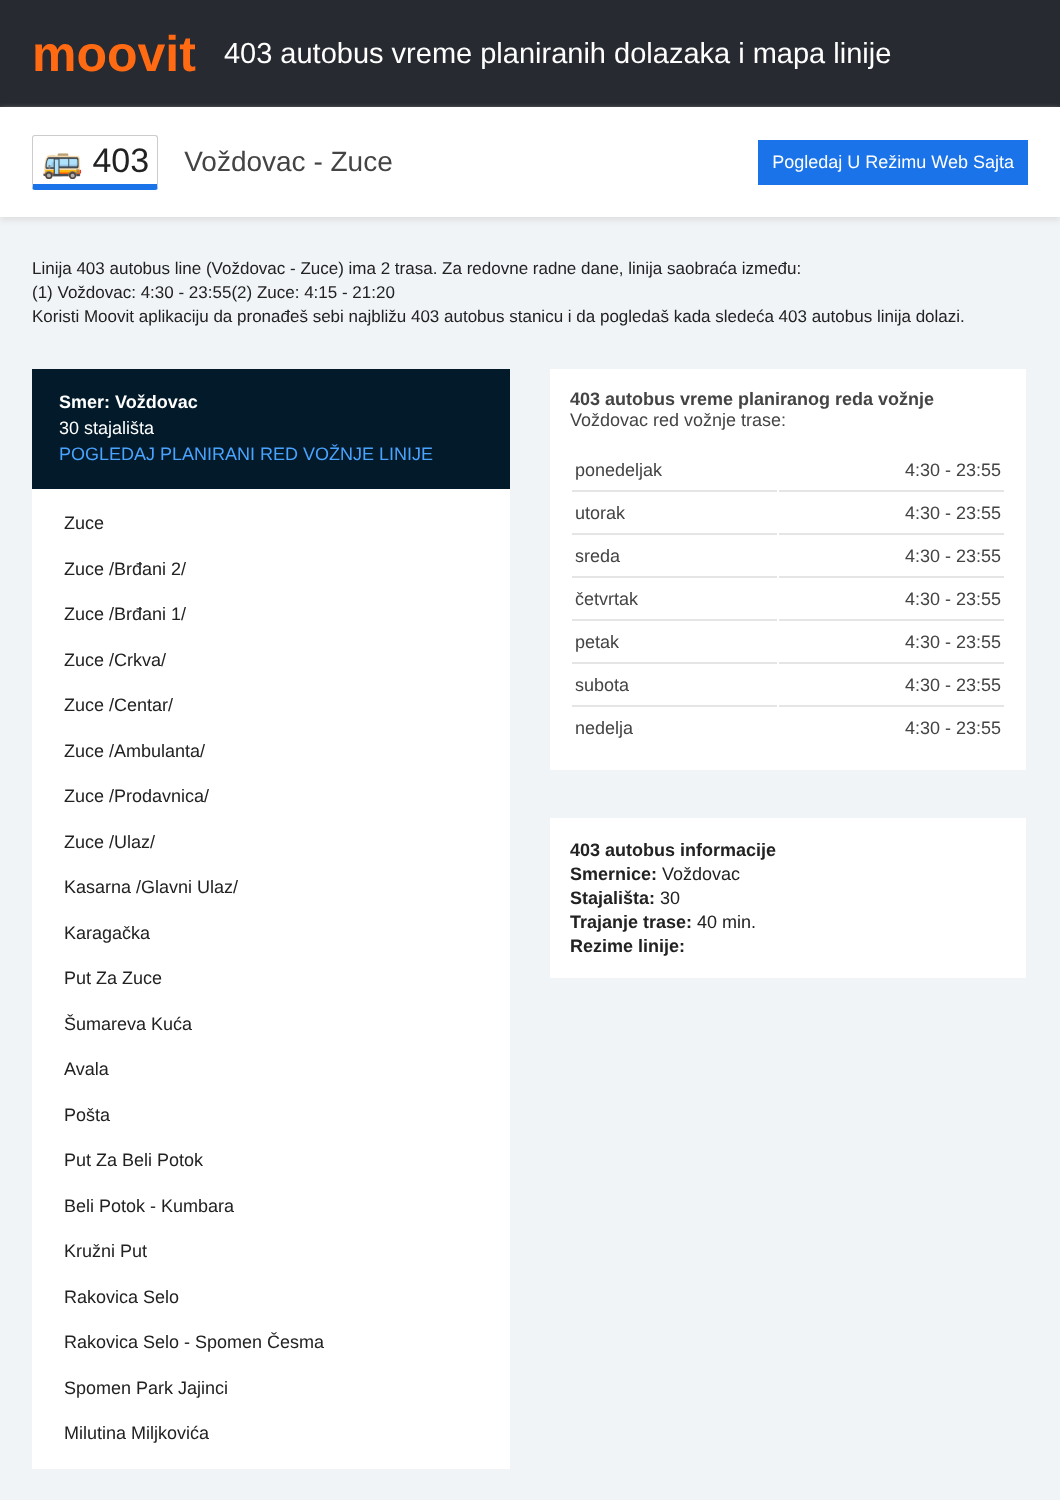moovit
403 autobus vreme planiranih dolazaka i mapa linije
🚌 403 Voždovac - Zuce Pogledaj U Režimu Web Sajta
Linija 403 autobus line (Voždovac - Zuce) ima 2 trasa. Za redovne radne dane, linija saobraća između:
(1) Voždovac: 4:30 - 23:55(2) Zuce: 4:15 - 21:20
Koristi Moovit aplikaciju da pronađeš sebi najbližu 403 autobus stanicu i da pogledaš kada sledeća 403 autobus linija dolazi.
Smer: Voždovac
30 stajališta
POGLEDAJ PLANIRANI RED VOŽNJE LINIJE
Zuce
Zuce /Brđani 2/
Zuce /Brđani 1/
Zuce /Crkva/
Zuce /Centar/
Zuce /Ambulanta/
Zuce /Prodavnica/
Zuce /Ulaz/
Kasarna /Glavni Ulaz/
Karagačka
Put Za Zuce
Šumareva Kuća
Avala
Pošta
Put Za Beli Potok
Beli Potok - Kumbara
Kružni Put
Rakovica Selo
Rakovica Selo - Spomen Česma
Spomen Park Jajinci
Milutina Miljkovića
403 autobus vreme planiranog reda vožnje
Voždovac red vožnje trase:
| ponedeljak | 4:30 - 23:55 |
| utorak | 4:30 - 23:55 |
| sreda | 4:30 - 23:55 |
| četvrtak | 4:30 - 23:55 |
| petak | 4:30 - 23:55 |
| subota | 4:30 - 23:55 |
| nedelja | 4:30 - 23:55 |
403 autobus informacije
Smernice: Voždovac
Stajališta: 30
Trajanje trase: 40 min.
Rezime linije: